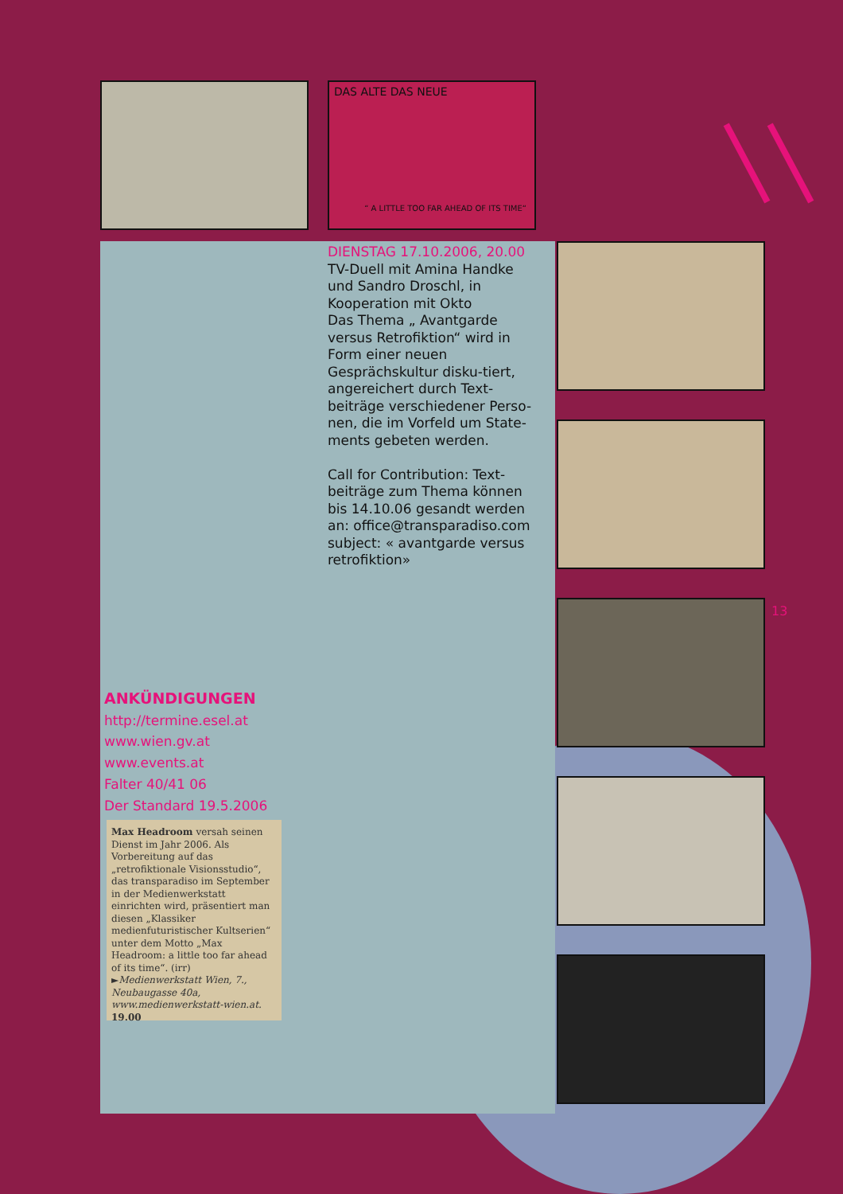DAS ALTE DAS NEUE
“ A LITTLE TOO FAR AHEAD OF ITS TIME“
DIENSTAG 17.10.2006, 20.00
TV-Duell mit Amina Handke und Sandro Droschl, in Kooperation mit Okto
Das Thema „ Avantgarde versus Retrofiktion“ wird in Form einer neuen Gesprächskultur disku-tiert, angereichert durch Text-beiträge verschiedener Perso-nen, die im Vorfeld um State-ments gebeten werden.
Call for Contribution: Text-beiträge zum Thema können bis 14.10.06 gesandt werden an: office@transparadiso.com subject: « avantgarde versus retrofiktion»
13
ANKÜNDIGUNGEN
http://termine.esel.at
www.wien.gv.at
www.events.at
Falter 40/41 06
Der Standard 19.5.2006
Max Headroom versah seinen Dienst im Jahr 2006. Als Vorbereitung auf das „retrofiktionale Visionsstudio“, das transparadiso im September in der Medienwerkstatt einrichten wird, präsentiert man diesen „Klassiker medienfuturistischer Kultserien“ unter dem Motto „Max Headroom: a little too far ahead of its time“. (irr) ►Medienwerkstatt Wien, 7., Neubaugasse 40a, www.medienwerkstatt-wien.at. 19.00